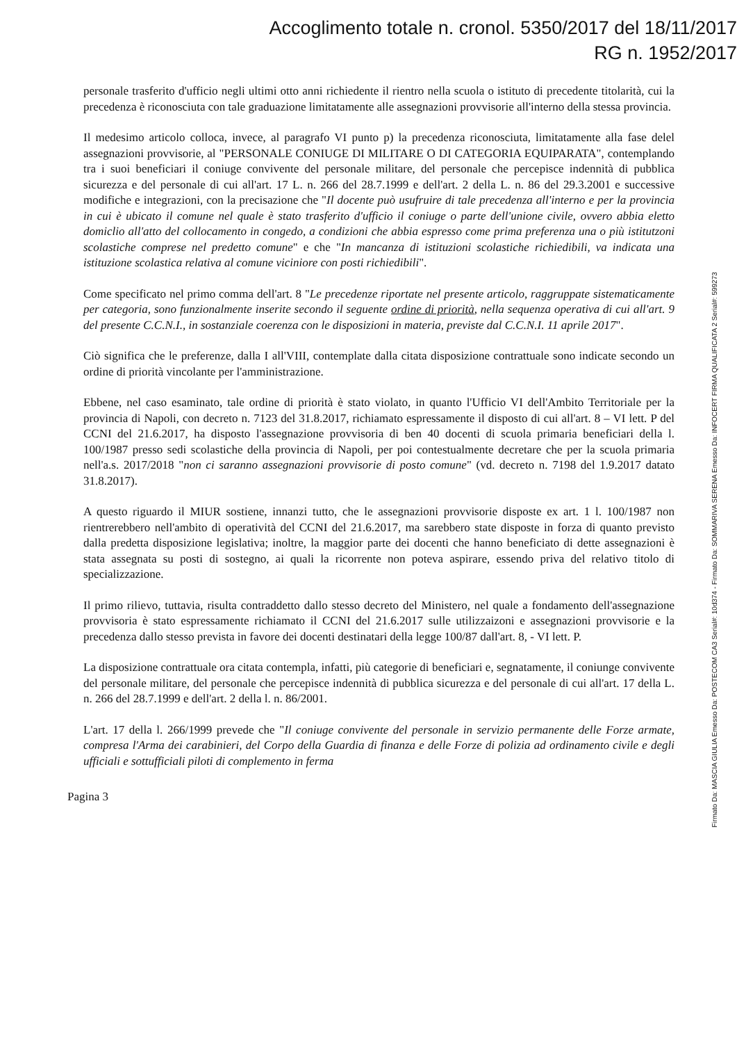Accoglimento totale n. cronol. 5350/2017 del 18/11/2017
RG n. 1952/2017
personale trasferito d'ufficio negli ultimi otto anni richiedente il rientro nella scuola o istituto di precedente titolarità, cui la precedenza è riconosciuta con tale graduazione limitatamente alle assegnazioni provvisorie all'interno della stessa provincia.
Il medesimo articolo colloca, invece, al paragrafo VI punto p) la precedenza riconosciuta, limitatamente alla fase delel assegnazioni provvisorie, al "PERSONALE CONIUGE DI MILITARE O DI CATEGORIA EQUIPARATA", contemplando tra i suoi beneficiari il coniuge convivente del personale militare, del personale che percepisce indennità di pubblica sicurezza e del personale di cui all'art. 17 L. n. 266 del 28.7.1999 e dell'art. 2 della L. n. 86 del 29.3.2001 e successive modifiche e integrazioni, con la precisazione che "Il docente può usufruire di tale precedenza all'interno e per la provincia in cui è ubicato il comune nel quale è stato trasferito d'ufficio il coniuge o parte dell'unione civile, ovvero abbia eletto domiclio all'atto del collocamento in congedo, a condizioni che abbia espresso come prima preferenza una o più istitutzoni scolastiche comprese nel predetto comune" e che "In mancanza di istituzioni scolastiche richiedibili, va indicata una istituzione scolastica relativa al comune viciniore con posti richiedibili".
Come specificato nel primo comma dell'art. 8 "Le precedenze riportate nel presente articolo, raggruppate sistematicamente per categoria, sono funzionalmente inserite secondo il seguente ordine di priorità, nella sequenza operativa di cui all'art. 9 del presente C.C.N.I., in sostanziale coerenza con le disposizioni in materia, previste dal C.C.N.I. 11 aprile 2017".
Ciò significa che le preferenze, dalla I all'VIII, contemplate dalla citata disposizione contrattuale sono indicate secondo un ordine di priorità vincolante per l'amministrazione.
Ebbene, nel caso esaminato, tale ordine di priorità è stato violato, in quanto l'Ufficio VI dell'Ambito Territoriale per la provincia di Napoli, con decreto n. 7123 del 31.8.2017, richiamato espressamente il disposto di cui all'art. 8 – VI lett. P del CCNI del 21.6.2017, ha disposto l'assegnazione provvisoria di ben 40 docenti di scuola primaria beneficiari della l. 100/1987 presso sedi scolastiche della provincia di Napoli, per poi contestualmente decretare che per la scuola primaria nell'a.s. 2017/2018 "non ci saranno assegnazioni provvisorie di posto comune" (vd. decreto n. 7198 del 1.9.2017 datato 31.8.2017).
A questo riguardo il MIUR sostiene, innanzi tutto, che le assegnazioni provvisorie disposte ex art. 1 l. 100/1987 non rientrerebbero nell'ambito di operatività del CCNI del 21.6.2017, ma sarebbero state disposte in forza di quanto previsto dalla predetta disposizione legislativa; inoltre, la maggior parte dei docenti che hanno beneficiato di dette assegnazioni è stata assegnata su posti di sostegno, ai quali la ricorrente non poteva aspirare, essendo priva del relativo titolo di specializzazione.
Il primo rilievo, tuttavia, risulta contraddetto dallo stesso decreto del Ministero, nel quale a fondamento dell'assegnazione provvisoria è stato espressamente richiamato il CCNI del 21.6.2017 sulle utilizzaizoni e assegnazioni provvisorie e la precedenza dallo stesso prevista in favore dei docenti destinatari della legge 100/87 dall'art. 8, - VI lett. P.
La disposizione contrattuale ora citata contempla, infatti, più categorie di beneficiari e, segnatamente, il coniunge convivente del personale militare, del personale che percepisce indennità di pubblica sicurezza e del personale di cui all'art. 17 della L. n. 266 del 28.7.1999 e dell'art. 2 della l. n. 86/2001.
L'art. 17 della l. 266/1999 prevede che "Il coniuge convivente del personale in servizio permanente delle Forze armate, compresa l'Arma dei carabinieri, del Corpo della Guardia di finanza e delle Forze di polizia ad ordinamento civile e degli ufficiali e sottufficiali piloti di complemento in ferma
Pagina 3
Firmato Da: MASCIA GIULIA Emesso Da: POSTECOM CA3 Serial#: 10d374 - Firmato Da: SOMMARIVA SERENA Emesso Da: INFOCERT FIRMA QUALIFICATA 2 Serial#: 599273